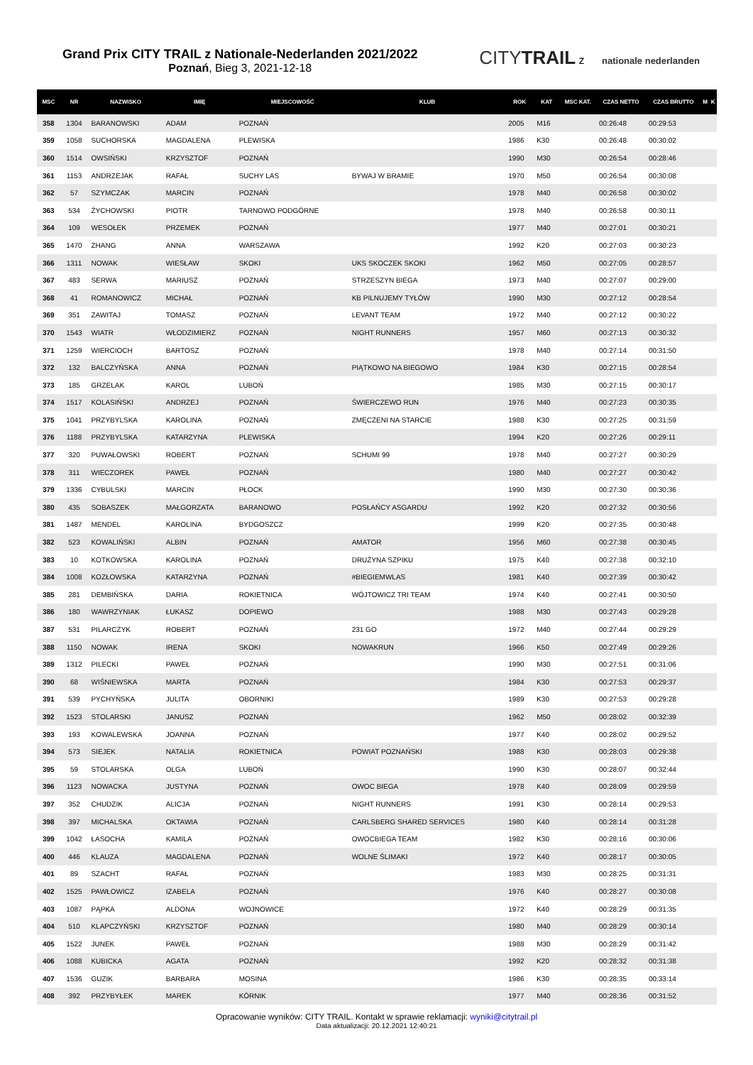Grand Prix CITY TRAIL z Nationale-Nederlanden 2021/2022
Poznań, Bieg 3, 2021-12-18
CITYTRAIL z nationale nederlanden
| MSC | NR | NAZWISKO | IMIĘ | MIEJSCOWOŚĆ | KLUB | ROK | KAT | MSC KAT. | CZAS NETTO | CZAS BRUTTO | M | K |
| --- | --- | --- | --- | --- | --- | --- | --- | --- | --- | --- | --- | --- |
| 358 | 1304 | BARANOWSKI | ADAM | POZNAŃ | | 2005 | M16 | | 00:26:48 | 00:29:53 | | |
| 359 | 1058 | SUCHORSKA | MAGDALENA | PLEWISKA | | 1986 | K30 | | 00:26:48 | 00:30:02 | | |
| 360 | 1514 | OWSIŃSKI | KRZYSZTOF | POZNAŃ | | 1990 | M30 | | 00:26:54 | 00:28:46 | | |
| 361 | 1153 | ANDRZEJAK | RAFAŁ | SUCHY LAS | BYWAJ W BRAMIE | 1970 | M50 | | 00:26:54 | 00:30:08 | | |
| 362 | 57 | SZYMCZAK | MARCIN | POZNAŃ | | 1978 | M40 | | 00:26:58 | 00:30:02 | | |
| 363 | 534 | ŻYCHOWSKI | PIOTR | TARNOWO PODGÓRNE | | 1978 | M40 | | 00:26:58 | 00:30:11 | | |
| 364 | 109 | WESOŁEK | PRZEMEK | POZNAŃ | | 1977 | M40 | | 00:27:01 | 00:30:21 | | |
| 365 | 1470 | ZHANG | ANNA | WARSZAWA | | 1992 | K20 | | 00:27:03 | 00:30:23 | | |
| 366 | 1311 | NOWAK | WIESŁAW | SKOKI | UKS SKOCZEK SKOKI | 1962 | M50 | | 00:27:05 | 00:28:57 | | |
| 367 | 483 | SERWA | MARIUSZ | POZNAŃ | STRZESZYN BIEGA | 1973 | M40 | | 00:27:07 | 00:29:00 | | |
| 368 | 41 | ROMANOWICZ | MICHAŁ | POZNAŃ | KB PILNUJEMY TYŁÓW | 1990 | M30 | | 00:27:12 | 00:28:54 | | |
| 369 | 351 | ZAWITAJ | TOMASZ | POZNAŃ | LEVANT TEAM | 1972 | M40 | | 00:27:12 | 00:30:22 | | |
| 370 | 1543 | WIATR | WŁODZIMIERZ | POZNAŃ | NIGHT RUNNERS | 1957 | M60 | | 00:27:13 | 00:30:32 | | |
| 371 | 1259 | WIERCIOCH | BARTOSZ | POZNAŃ | | 1978 | M40 | | 00:27:14 | 00:31:50 | | |
| 372 | 132 | BALCZYŃSKA | ANNA | POZNAŃ | PIĄTKOWO NA BIEGOWO | 1984 | K30 | | 00:27:15 | 00:28:54 | | |
| 373 | 185 | GRZELAK | KAROL | LUBOŃ | | 1985 | M30 | | 00:27:15 | 00:30:17 | | |
| 374 | 1517 | KOLASIŃSKI | ANDRZEJ | POZNAŃ | ŚWIERCZEWO RUN | 1976 | M40 | | 00:27:23 | 00:30:35 | | |
| 375 | 1041 | PRZYBYLSKA | KAROLINA | POZNAŃ | ZMĘCZENI NA STARCIE | 1988 | K30 | | 00:27:25 | 00:31:59 | | |
| 376 | 1188 | PRZYBYLSKA | KATARZYNA | PLEWISKA | | 1994 | K20 | | 00:27:26 | 00:29:11 | | |
| 377 | 320 | PUWAŁOWSKI | ROBERT | POZNAŃ | SCHUMI 99 | 1978 | M40 | | 00:27:27 | 00:30:29 | | |
| 378 | 311 | WIECZOREK | PAWEŁ | POZNAŃ | | 1980 | M40 | | 00:27:27 | 00:30:42 | | |
| 379 | 1336 | CYBULSKI | MARCIN | PŁOCK | | 1990 | M30 | | 00:27:30 | 00:30:36 | | |
| 380 | 435 | SOBASZEK | MAŁGORZATA | BARANOWO | POSŁAŃCY ASGARDU | 1992 | K20 | | 00:27:32 | 00:30:56 | | |
| 381 | 1487 | MENDEL | KAROLINA | BYDGOSZCZ | | 1999 | K20 | | 00:27:35 | 00:30:48 | | |
| 382 | 523 | KOWALIŃSKI | ALBIN | POZNAŃ | AMATOR | 1956 | M60 | | 00:27:38 | 00:30:45 | | |
| 383 | 10 | KOTKOWSKA | KAROLINA | POZNAŃ | DRUŻYNA SZPIKU | 1975 | K40 | | 00:27:38 | 00:32:10 | | |
| 384 | 1008 | KOZŁOWSKA | KATARZYNA | POZNAŃ | #BIEGIEMWLAS | 1981 | K40 | | 00:27:39 | 00:30:42 | | |
| 385 | 281 | DEMBIŃSKA | DARIA | ROKIETNICA | WÓJTOWICZ TRI TEAM | 1974 | K40 | | 00:27:41 | 00:30:50 | | |
| 386 | 180 | WAWRZYNIAK | ŁUKASZ | DOPIEWO | | 1988 | M30 | | 00:27:43 | 00:29:28 | | |
| 387 | 531 | PILARCZYK | ROBERT | POZNAŃ | 231 GO | 1972 | M40 | | 00:27:44 | 00:29:29 | | |
| 388 | 1150 | NOWAK | IRENA | SKOKI | NOWAKRUN | 1966 | K50 | | 00:27:49 | 00:29:26 | | |
| 389 | 1312 | PILECKI | PAWEŁ | POZNAŃ | | 1990 | M30 | | 00:27:51 | 00:31:06 | | |
| 390 | 68 | WIŚNIEWSKA | MARTA | POZNAŃ | | 1984 | K30 | | 00:27:53 | 00:29:37 | | |
| 391 | 539 | PYCHYŃSKA | JULITA | OBORNIKI | | 1989 | K30 | | 00:27:53 | 00:29:28 | | |
| 392 | 1523 | STOLARSKI | JANUSZ | POZNAŃ | | 1962 | M50 | | 00:28:02 | 00:32:39 | | |
| 393 | 193 | KOWALEWSKA | JOANNA | POZNAŃ | | 1977 | K40 | | 00:28:02 | 00:29:52 | | |
| 394 | 573 | SIEJEK | NATALIA | ROKIETNICA | POWIAT POZNAŃSKI | 1988 | K30 | | 00:28:03 | 00:29:38 | | |
| 395 | 59 | STOLARSKA | OLGA | LUBOŃ | | 1990 | K30 | | 00:28:07 | 00:32:44 | | |
| 396 | 1123 | NOWACKA | JUSTYNA | POZNAŃ | OWOC BIEGA | 1978 | K40 | | 00:28:09 | 00:29:59 | | |
| 397 | 352 | CHUDZIK | ALICJA | POZNAŃ | NIGHT RUNNERS | 1991 | K30 | | 00:28:14 | 00:29:53 | | |
| 398 | 397 | MICHALSKA | OKTAWIA | POZNAŃ | CARLSBERG SHARED SERVICES | 1980 | K40 | | 00:28:14 | 00:31:28 | | |
| 399 | 1042 | ŁASOCHA | KAMILA | POZNAŃ | OWOCBIEGA TEAM | 1982 | K30 | | 00:28:16 | 00:30:06 | | |
| 400 | 446 | KLAUZA | MAGDALENA | POZNAŃ | WOLNE ŚLIMAKI | 1972 | K40 | | 00:28:17 | 00:30:05 | | |
| 401 | 89 | SZACHT | RAFAŁ | POZNAŃ | | 1983 | M30 | | 00:28:25 | 00:31:31 | | |
| 402 | 1525 | PAWŁOWICZ | IZABELA | POZNAŃ | | 1976 | K40 | | 00:28:27 | 00:30:08 | | |
| 403 | 1087 | PĄPKA | ALDONA | WOJNOWICE | | 1972 | K40 | | 00:28:29 | 00:31:35 | | |
| 404 | 510 | KLAPCZYŃSKI | KRZYSZTOF | POZNAŃ | | 1980 | M40 | | 00:28:29 | 00:30:14 | | |
| 405 | 1522 | JUNEK | PAWEŁ | POZNAŃ | | 1988 | M30 | | 00:28:29 | 00:31:42 | | |
| 406 | 1088 | KUBICKA | AGATA | POZNAŃ | | 1992 | K20 | | 00:28:32 | 00:31:38 | | |
| 407 | 1536 | GUZIK | BARBARA | MOSINA | | 1986 | K30 | | 00:28:35 | 00:33:14 | | |
| 408 | 392 | PRZYBYŁEK | MAREK | KÓRNIK | | 1977 | M40 | | 00:28:36 | 00:31:52 | | |
Opracowanie wyników: CITY TRAIL. Kontakt w sprawie reklamacji: wyniki@citytrail.pl
Data aktualizacji: 20.12.2021 12:40:21